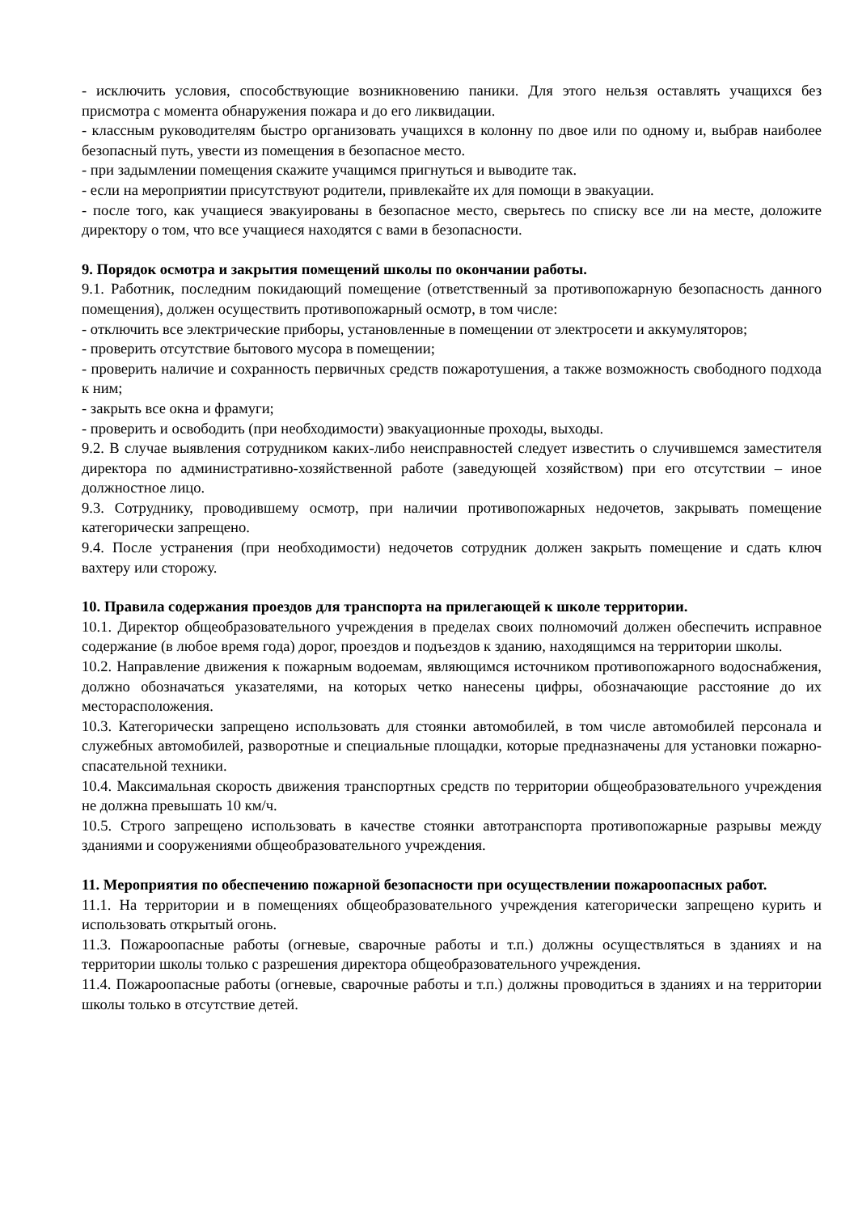- исключить условия, способствующие возникновению паники. Для этого нельзя оставлять учащихся без присмотра с момента обнаружения пожара и до его ликвидации.
- классным руководителям быстро организовать учащихся в колонну по двое или по одному и, выбрав наиболее безопасный путь, увести из помещения в безопасное место.
- при задымлении помещения скажите учащимся пригнуться и выводите так.
- если на мероприятии присутствуют родители, привлекайте их для помощи в эвакуации.
- после того, как учащиеся эвакуированы в безопасное место, сверьтесь по списку все ли на месте, доложите директору о том, что все учащиеся находятся с вами в безопасности.
9. Порядок осмотра и закрытия помещений школы по окончании работы.
9.1. Работник, последним покидающий помещение (ответственный за противопожарную безопасность данного помещения), должен осуществить противопожарный осмотр, в том числе:
- отключить все электрические приборы, установленные в помещении от электросети и аккумуляторов;
- проверить отсутствие бытового мусора в помещении;
- проверить наличие и сохранность первичных средств пожаротушения, а также возможность свободного подхода к ним;
- закрыть все окна и фрамуги;
- проверить и освободить (при необходимости) эвакуационные проходы, выходы.
9.2. В случае выявления сотрудником каких-либо неисправностей следует известить о случившемся заместителя директора по административно-хозяйственной работе (заведующей хозяйством) при его отсутствии – иное должностное лицо.
9.3. Сотруднику, проводившему осмотр, при наличии противопожарных недочетов, закрывать помещение категорически запрещено.
9.4. После устранения (при необходимости) недочетов сотрудник должен закрыть помещение и сдать ключ вахтеру или сторожу.
10. Правила содержания проездов для транспорта на прилегающей к школе территории.
10.1. Директор общеобразовательного учреждения в пределах своих полномочий должен обеспечить исправное содержание (в любое время года) дорог, проездов и подъездов к зданию, находящимся на территории школы.
10.2. Направление движения к пожарным водоемам, являющимся источником противопожарного водоснабжения, должно обозначаться указателями, на которых четко нанесены цифры, обозначающие расстояние до их месторасположения.
10.3. Категорически запрещено использовать для стоянки автомобилей, в том числе автомобилей персонала и служебных автомобилей, разворотные и специальные площадки, которые предназначены для установки пожарно-спасательной техники.
10.4. Максимальная скорость движения транспортных средств по территории общеобразовательного учреждения не должна превышать 10 км/ч.
10.5. Строго запрещено использовать в качестве стоянки автотранспорта противопожарные разрывы между зданиями и сооружениями общеобразовательного учреждения.
11. Мероприятия по обеспечению пожарной безопасности при осуществлении пожароопасных работ.
11.1. На территории и в помещениях общеобразовательного учреждения категорически запрещено курить и использовать открытый огонь.
11.3. Пожароопасные работы (огневые, сварочные работы и т.п.) должны осуществляться в зданиях и на территории школы только с разрешения директора общеобразовательного учреждения.
11.4. Пожароопасные работы (огневые, сварочные работы и т.п.) должны проводиться в зданиях и на территории школы только в отсутствие детей.